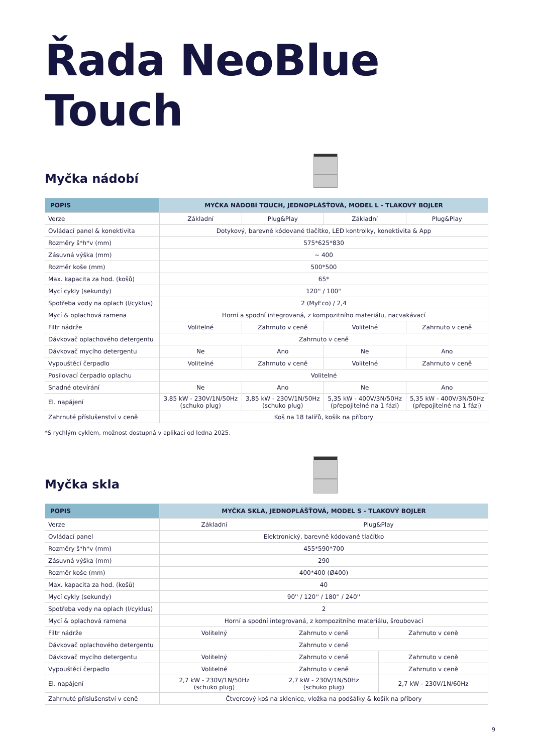Řada NeoBlue Touch
Myčka nádobí
| POPIS | MYČKA NÁDOBÍ TOUCH, JEDNOPLÁŠŤOVÁ, MODEL L - TLAKOVÝ BOJLER | | | |
| --- | --- | --- | --- | --- |
| Verze | Základní | Plug&Play | Základní | Plug&Play |
| Ovládací panel & konektivita | Dotykový, barevně kódované tlačítko, LED kontrolky, konektivita & App | | | |
| Rozměry š*h*v (mm) | 575*625*830 | | | |
| Zásuvná výška (mm) | ~ 400 | | | |
| Rozměr koše (mm) | 500*500 | | | |
| Max. kapacita za hod. (košů) | 65* | | | |
| Mycí cykly (sekundy) | 120'' / 100'' | | | |
| Spotřeba vody na oplach (l/cyklus) | 2 (MyEco) / 2,4 | | | |
| Mycí & oplachová ramena | Horní a spodní integrovaná, z kompozitního materiálu, nacvakávací | | | |
| Filtr nádrže | Volitelné | Zahrnuto v ceně | Volitelné | Zahrnuto v ceně |
| Dávkovač oplachového detergentu | Zahrnuto v ceně | | | |
| Dávkovač mycího detergentu | Ne | Ano | Ne | Ano |
| Vypouštěcí čerpadlo | Volitelné | Zahrnuto v ceně | Volitelné | Zahrnuto v ceně |
| Posilovací čerpadlo oplachu | Volitelné | | | |
| Snadné otevírání | Ne | Ano | Ne | Ano |
| El. napájení | 3,85 kW - 230V/1N/50Hz (schuko plug) | 3,85 kW - 230V/1N/50Hz (schuko plug) | 5,35 kW - 400V/3N/50Hz (přepojitelné na 1 fázi) | 5,35 kW - 400V/3N/50Hz (přepojitelné na 1 fázi) |
| Zahrnuté příslušenství v ceně | Koš na 18 talířů, košík na příbory | | | |
*S rychlým cyklem, možnost dostupná v aplikaci od ledna 2025.
Myčka skla
| POPIS | MYČKA SKLA, JEDNOPLÁŠŤOVÁ, MODEL S - TLAKOVÝ BOJLER | | |
| --- | --- | --- | --- |
| Verze | Základní | Plug&Play | |
| Ovládací panel | Elektronický, barevně kódované tlačítko | | |
| Rozměry š*h*v (mm) | 455*590*700 | | |
| Zásuvná výška (mm) | 290 | | |
| Rozměr koše (mm) | 400*400 (Ø400) | | |
| Max. kapacita za hod. (košů) | 40 | | |
| Mycí cykly (sekundy) | 90'' / 120'' / 180'' / 240'' | | |
| Spotřeba vody na oplach (l/cyklus) | 2 | | |
| Mycí & oplachová ramena | Horní a spodní integrovaná, z kompozitního materiálu, šroubovací | | |
| Filtr nádrže | Volitelný | Zahrnuto v ceně | Zahrnuto v ceně |
| Dávkovač oplachového detergentu | Zahrnuto v ceně | | |
| Dávkovač mycího detergentu | Volitelný | Zahrnuto v ceně | Zahrnuto v ceně |
| Vypouštěcí čerpadlo | Volitelné | Zahrnuto v ceně | Zahrnuto v ceně |
| El. napájení | 2,7 kW - 230V/1N/50Hz (schuko plug) | 2,7 kW - 230V/1N/50Hz (schuko plug) | 2,7 kW - 230V/1N/60Hz |
| Zahrnuté příslušenství v ceně | Čtvercový koš na sklenice, vložka na podšálky & košík na příbory | | |
9